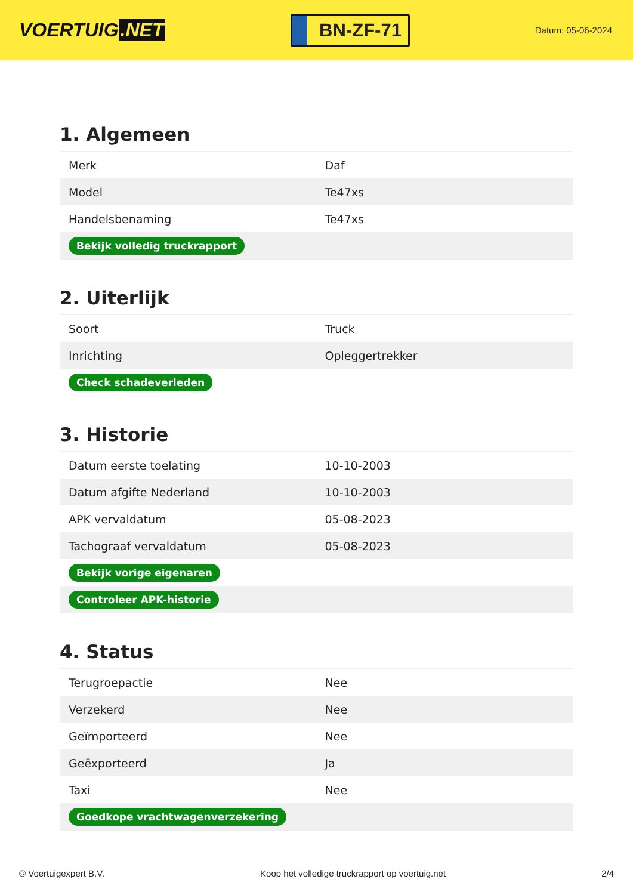VOERTUIG.NET
BN-ZF-71
Datum: 05-06-2024
1. Algemeen
| Merk | Daf |
| Model | Te47xs |
| Handelsbenaming | Te47xs |
| Bekijk volledig truckrapport | |
2. Uiterlijk
| Soort | Truck |
| Inrichting | Opleggertrekker |
| Check schadeverleden | |
3. Historie
| Datum eerste toelating | 10-10-2003 |
| Datum afgifte Nederland | 10-10-2003 |
| APK vervaldatum | 05-08-2023 |
| Tachograaf vervaldatum | 05-08-2023 |
| Bekijk vorige eigenaren | |
| Controleer APK-historie | |
4. Status
| Terugroepactie | Nee |
| Verzekerd | Nee |
| Geïmporteerd | Nee |
| Geëxporteerd | Ja |
| Taxi | Nee |
| Goedkope vrachtwagenverzekering | |
© Voertuigexpert B.V. Koop het volledige truckrapport op voertuig.net 2/4